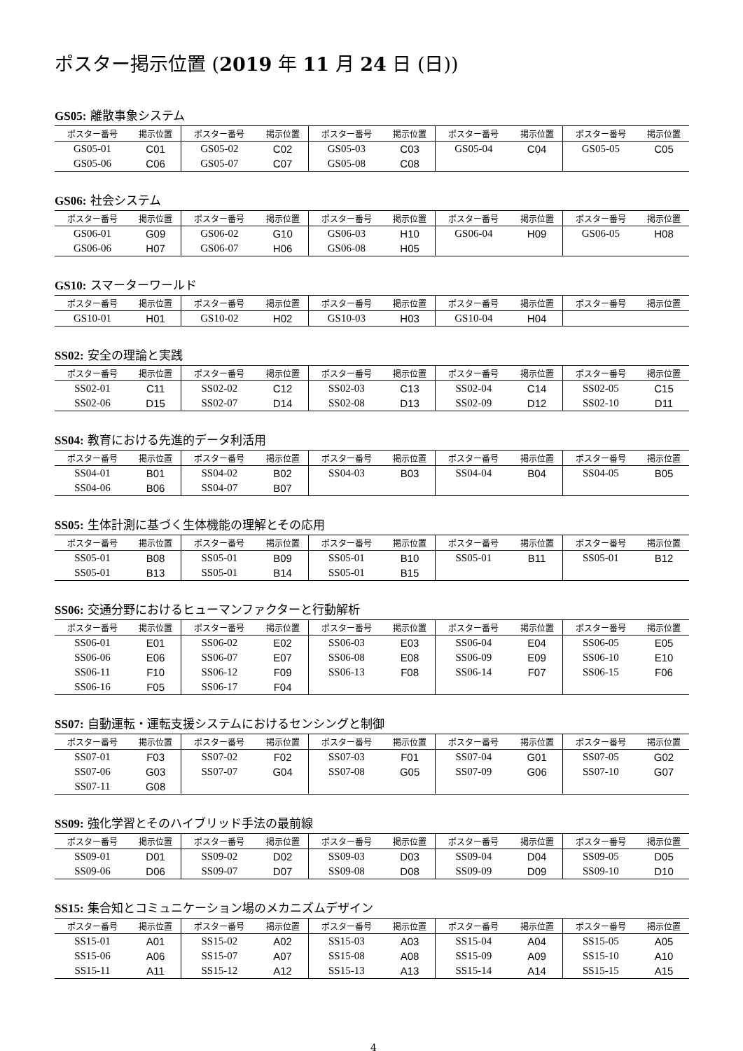ポスター掲示位置 (2019 年 11 月 24 日 (日))
GS05: 離散事象システム
| ポスター番号 | 掲示位置 | ポスター番号 | 掲示位置 | ポスター番号 | 掲示位置 | ポスター番号 | 掲示位置 | ポスター番号 | 掲示位置 |
| --- | --- | --- | --- | --- | --- | --- | --- | --- | --- |
| GS05-01 | C01 | GS05-02 | C02 | GS05-03 | C03 | GS05-04 | C04 | GS05-05 | C05 |
| GS05-06 | C06 | GS05-07 | C07 | GS05-08 | C08 | | | | |
GS06: 社会システム
| ポスター番号 | 掲示位置 | ポスター番号 | 掲示位置 | ポスター番号 | 掲示位置 | ポスター番号 | 掲示位置 | ポスター番号 | 掲示位置 |
| --- | --- | --- | --- | --- | --- | --- | --- | --- | --- |
| GS06-01 | G09 | GS06-02 | G10 | GS06-03 | H10 | GS06-04 | H09 | GS06-05 | H08 |
| GS06-06 | H07 | GS06-07 | H06 | GS06-08 | H05 | | | | |
GS10: スマーターワールド
| ポスター番号 | 掲示位置 | ポスター番号 | 掲示位置 | ポスター番号 | 掲示位置 | ポスター番号 | 掲示位置 | ポスター番号 | 掲示位置 |
| --- | --- | --- | --- | --- | --- | --- | --- | --- | --- |
| GS10-01 | H01 | GS10-02 | H02 | GS10-03 | H03 | GS10-04 | H04 | | |
SS02: 安全の理論と実践
| ポスター番号 | 掲示位置 | ポスター番号 | 掲示位置 | ポスター番号 | 掲示位置 | ポスター番号 | 掲示位置 | ポスター番号 | 掲示位置 |
| --- | --- | --- | --- | --- | --- | --- | --- | --- | --- |
| SS02-01 | C11 | SS02-02 | C12 | SS02-03 | C13 | SS02-04 | C14 | SS02-05 | C15 |
| SS02-06 | D15 | SS02-07 | D14 | SS02-08 | D13 | SS02-09 | D12 | SS02-10 | D11 |
SS04: 教育における先進的データ利活用
| ポスター番号 | 掲示位置 | ポスター番号 | 掲示位置 | ポスター番号 | 掲示位置 | ポスター番号 | 掲示位置 | ポスター番号 | 掲示位置 |
| --- | --- | --- | --- | --- | --- | --- | --- | --- | --- |
| SS04-01 | B01 | SS04-02 | B02 | SS04-03 | B03 | SS04-04 | B04 | SS04-05 | B05 |
| SS04-06 | B06 | SS04-07 | B07 | | | | | | |
SS05: 生体計測に基づく生体機能の理解とその応用
| ポスター番号 | 掲示位置 | ポスター番号 | 掲示位置 | ポスター番号 | 掲示位置 | ポスター番号 | 掲示位置 | ポスター番号 | 掲示位置 |
| --- | --- | --- | --- | --- | --- | --- | --- | --- | --- |
| SS05-01 | B08 | SS05-01 | B09 | SS05-01 | B10 | SS05-01 | B11 | SS05-01 | B12 |
| SS05-01 | B13 | SS05-01 | B14 | SS05-01 | B15 | | | | |
SS06: 交通分野におけるヒューマンファクターと行動解析
| ポスター番号 | 掲示位置 | ポスター番号 | 掲示位置 | ポスター番号 | 掲示位置 | ポスター番号 | 掲示位置 | ポスター番号 | 掲示位置 |
| --- | --- | --- | --- | --- | --- | --- | --- | --- | --- |
| SS06-01 | E01 | SS06-02 | E02 | SS06-03 | E03 | SS06-04 | E04 | SS06-05 | E05 |
| SS06-06 | E06 | SS06-07 | E07 | SS06-08 | E08 | SS06-09 | E09 | SS06-10 | E10 |
| SS06-11 | F10 | SS06-12 | F09 | SS06-13 | F08 | SS06-14 | F07 | SS06-15 | F06 |
| SS06-16 | F05 | SS06-17 | F04 | | | | | | |
SS07: 自動運転・運転支援システムにおけるセンシングと制御
| ポスター番号 | 掲示位置 | ポスター番号 | 掲示位置 | ポスター番号 | 掲示位置 | ポスター番号 | 掲示位置 | ポスター番号 | 掲示位置 |
| --- | --- | --- | --- | --- | --- | --- | --- | --- | --- |
| SS07-01 | F03 | SS07-02 | F02 | SS07-03 | F01 | SS07-04 | G01 | SS07-05 | G02 |
| SS07-06 | G03 | SS07-07 | G04 | SS07-08 | G05 | SS07-09 | G06 | SS07-10 | G07 |
| SS07-11 | G08 | | | | | | | | |
SS09: 強化学習とそのハイブリッド手法の最前線
| ポスター番号 | 掲示位置 | ポスター番号 | 掲示位置 | ポスター番号 | 掲示位置 | ポスター番号 | 掲示位置 | ポスター番号 | 掲示位置 |
| --- | --- | --- | --- | --- | --- | --- | --- | --- | --- |
| SS09-01 | D01 | SS09-02 | D02 | SS09-03 | D03 | SS09-04 | D04 | SS09-05 | D05 |
| SS09-06 | D06 | SS09-07 | D07 | SS09-08 | D08 | SS09-09 | D09 | SS09-10 | D10 |
SS15: 集合知とコミュニケーション場のメカニズムデザイン
| ポスター番号 | 掲示位置 | ポスター番号 | 掲示位置 | ポスター番号 | 掲示位置 | ポスター番号 | 掲示位置 | ポスター番号 | 掲示位置 |
| --- | --- | --- | --- | --- | --- | --- | --- | --- | --- |
| SS15-01 | A01 | SS15-02 | A02 | SS15-03 | A03 | SS15-04 | A04 | SS15-05 | A05 |
| SS15-06 | A06 | SS15-07 | A07 | SS15-08 | A08 | SS15-09 | A09 | SS15-10 | A10 |
| SS15-11 | A11 | SS15-12 | A12 | SS15-13 | A13 | SS15-14 | A14 | SS15-15 | A15 |
4